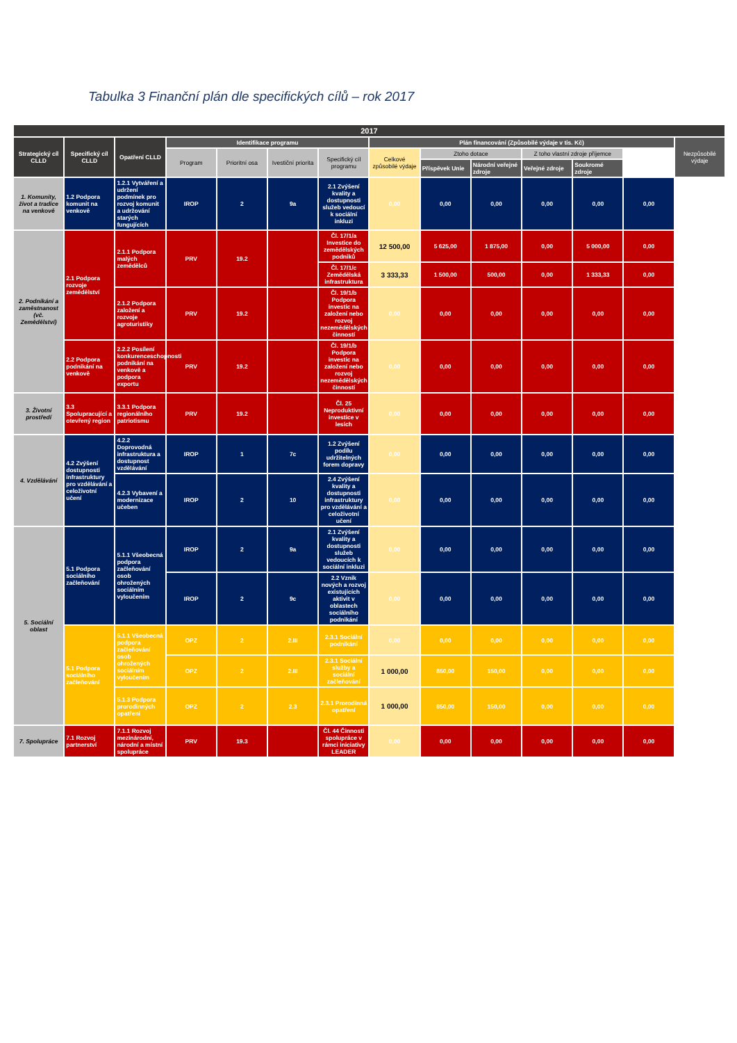Tabulka 3 Finanční plán dle specifických cílů – rok 2017
| 2017 | | | | | | | | | | | | | |
| --- | --- | --- | --- | --- | --- | --- | --- | --- | --- | --- | --- | --- | --- |
| Strategický cíl CLLD | Specifický cíl CLLD | Opatření CLLD | Identifikace programu | | | | Plán financování (Způsobilé výdaje v tis. Kč) | | | | | | Nezpůsobilé výdaje |
| | | | Program | Prioritní osa | Ivestiční priorita | Specifický cíl programu | Celkové způsobilé výdaje | Ztoho dotace | | Z toho vlastní zdroje příjemce | | | |
| | | | | | | | | Příspěvek Unie | Národní veřejné zdroje | Veřejné zdroje | Soukromé zdroje | | |
| 1. Komunity, život a tradice na venkově | 1.2 Podpora komunit na venkově | 1.2.1 Vytváření a udržení podmínek pro rozvoj komunit a udržování starých fungujících | IROP | 2 | 9a | 2.1 Zvýšení kvality a dostupnosti služeb vedoucí k sociální inkluzi | 0,00 | 0,00 | 0,00 | 0,00 | 0,00 | 0,00 | |
| 2. Podnikání a zaměstnanost (vč. Zemědělství) | 2.1 Podpora rozvoje zemědělství | 2.1.1 Podpora malých zemědělců | PRV | 19.2 | | Čl. 17/1/a Investice do zemědělských podniků | 12 500,00 | 5 625,00 | 1 875,00 | 0,00 | 5 000,00 | 0,00 | |
| | | | | | | Čl. 17/1/c Zemědělská infrastruktura | 3 333,33 | 1 500,00 | 500,00 | 0,00 | 1 333,33 | 0,00 | |
| | | 2.1.2 Podpora založení a rozvoje agroturistiky | PRV | 19.2 | | Čl. 19/1/b Podpora investic na založení nebo rozvoj nezemědělských činností | 0,00 | 0,00 | 0,00 | 0,00 | 0,00 | 0,00 | |
| | 2.2 Podpora podnikání na venkově | 2.2.2 Posílení konkurenceschopnosti podnikání na venkově a podpora exportu | PRV | 19.2 | | Čl. 19/1/b Podpora investic na založení nebo rozvoj nezemědělských činností | 0,00 | 0,00 | 0,00 | 0,00 | 0,00 | 0,00 | |
| 3. Životní prostředí | 3.3 Spolupracující a otevřený region | 3.3.1 Podpora regionálního patriotismu | PRV | 19.2 | | Čl. 25 Neproduktivní investice v lesích | 0,00 | 0,00 | 0,00 | 0,00 | 0,00 | 0,00 | |
| 4. Vzdělávání | 4.2 Zvýšení dostupnosti infrastruktury pro vzdělávání a celoživotní učení | 4.2.2 Doprovodná infrastruktura a dostupnost vzdělávání | IROP | 1 | 7c | 1.2 Zvýšení podílu udržitelných forem dopravy | 0,00 | 0,00 | 0,00 | 0,00 | 0,00 | 0,00 | |
| | | 4.2.3 Vybavení a modernizace učeben | IROP | 2 | 10 | 2.4 Zvýšení kvality a dostupnosti infrastruktury pro vzdělávání a celoživotní učení | 0,00 | 0,00 | 0,00 | 0,00 | 0,00 | 0,00 | |
| 5. Sociální oblast | 5.1 Podpora sociálního začleňování | 5.1.1 Všeobecná podpora začleňování osob ohrožených sociálním vyloučením | IROP | 2 | 9a | 2.1 Zvýšení kvality a dostupnosti služeb vedoucích k sociální inkluzi | 0,00 | 0,00 | 0,00 | 0,00 | 0,00 | 0,00 | |
| | | | IROP | 2 | 9c | 2.2 Vznik nových a rozvoj existujících aktivit v oblastech sociálního podnikání | 0,00 | 0,00 | 0,00 | 0,00 | 0,00 | 0,00 | |
| | 5.1 Podpora sociálního začleňování | 5.1.1 Všeobecná podpora začleňování osob ohrožených sociálním vyloučením | OPZ | 2 | 2.III | 2.3.1 Sociální podnikání | 0,00 | 0,00 | 0,00 | 0,00 | 0,00 | 0,00 | |
| | | | OPZ | 2 | 2.III | 2.3.1 Sociální služby a sociální začleňování | 1 000,00 | 850,00 | 150,00 | 0,00 | 0,00 | 0,00 | |
| | | 5.1.3 Podpora prorodinných opatření | OPZ | 2 | 2.3 | 2.3.1 Prorodinná opatření | 1 000,00 | 850,00 | 150,00 | 0,00 | 0,00 | 0,00 | |
| 7. Spolupráce | 7.1 Rozvoj partnerství | 7.1.1 Rozvoj mezinárodní, národní a místní spolupráce | PRV | 19.3 | | Čl. 44 Činnosti spolupráce v rámci iniciativy LEADER | 0,00 | 0,00 | 0,00 | 0,00 | 0,00 | 0,00 | |